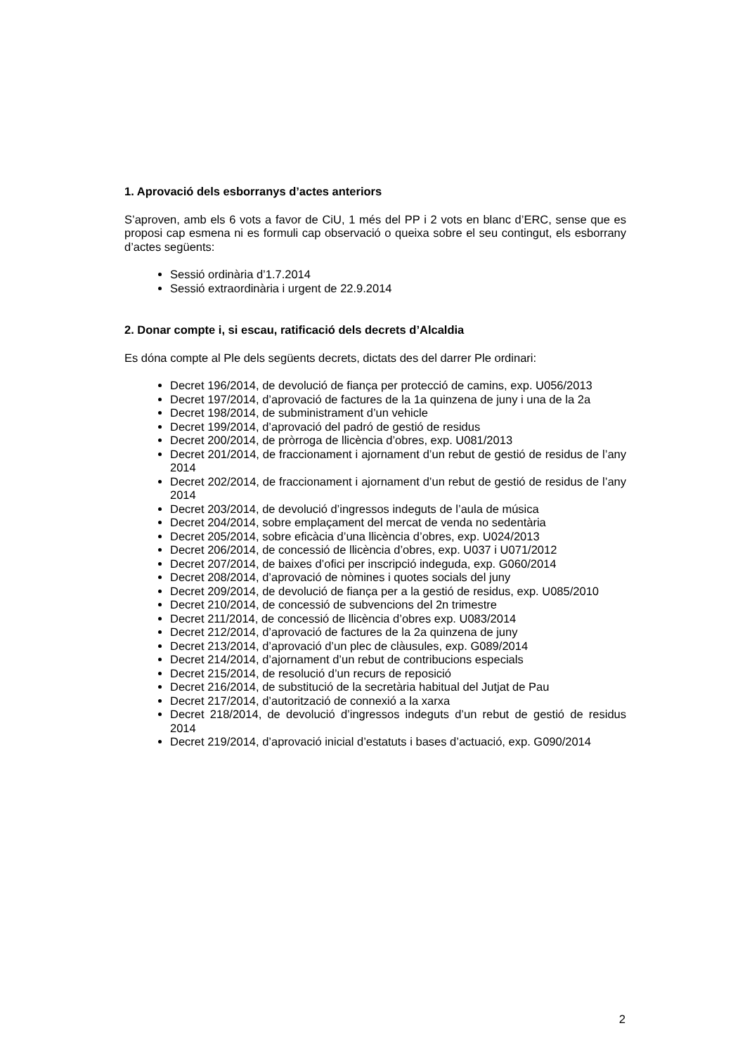1. Aprovació dels esborranys d’actes anteriors
S’aproven, amb els 6 vots a favor de CiU, 1 més del PP i 2 vots en blanc d’ERC, sense que es proposi cap esmena ni es formuli cap observació o queixa sobre el seu contingut, els esborrany d’actes següents:
Sessió ordinària d’1.7.2014
Sessió extraordinària i urgent de 22.9.2014
2. Donar compte i, si escau, ratificació dels decrets d’Alcaldia
Es dóna compte al Ple dels següents decrets, dictats des del darrer Ple ordinari:
Decret 196/2014, de devolució de fiança per protecció de camins, exp. U056/2013
Decret 197/2014, d’aprovació de factures de la 1a quinzena de juny i una de la 2a
Decret 198/2014, de subministrament d’un vehicle
Decret 199/2014, d’aprovació del padró de gestió de residus
Decret 200/2014, de pròrroga de llicència d’obres, exp. U081/2013
Decret 201/2014, de fraccionament i ajornament d’un rebut de gestió de residus de l’any 2014
Decret 202/2014, de fraccionament i ajornament d’un rebut de gestió de residus de l’any 2014
Decret 203/2014, de devolució d’ingressos indeguts de l’aula de música
Decret 204/2014, sobre emplaçament del mercat de venda no sedentària
Decret 205/2014, sobre eficàcia d’una llicència d’obres, exp. U024/2013
Decret 206/2014, de concessió de llicència d’obres, exp. U037 i U071/2012
Decret 207/2014, de baixes d’ofici per inscripció indeguda, exp. G060/2014
Decret 208/2014, d’aprovació de nòmines i quotes socials del juny
Decret 209/2014, de devolució de fiança per a la gestió de residus, exp. U085/2010
Decret 210/2014, de concessió de subvencions del 2n trimestre
Decret 211/2014, de concessió de llicència d’obres exp. U083/2014
Decret 212/2014, d’aprovació de factures de la 2a quinzena de juny
Decret 213/2014, d’aprovació d’un plec de clàusules, exp. G089/2014
Decret 214/2014, d’ajornament d’un rebut de contribucions especials
Decret 215/2014, de resolució d’un recurs de reposició
Decret 216/2014, de substitució de la secretària habitual del Jutjat de Pau
Decret 217/2014, d’autorització de connexió a la xarxa
Decret 218/2014, de devolució d’ingressos indeguts d’un rebut de gestió de residus 2014
Decret 219/2014, d’aprovació inicial d’estatuts i bases d’actuació, exp. G090/2014
2